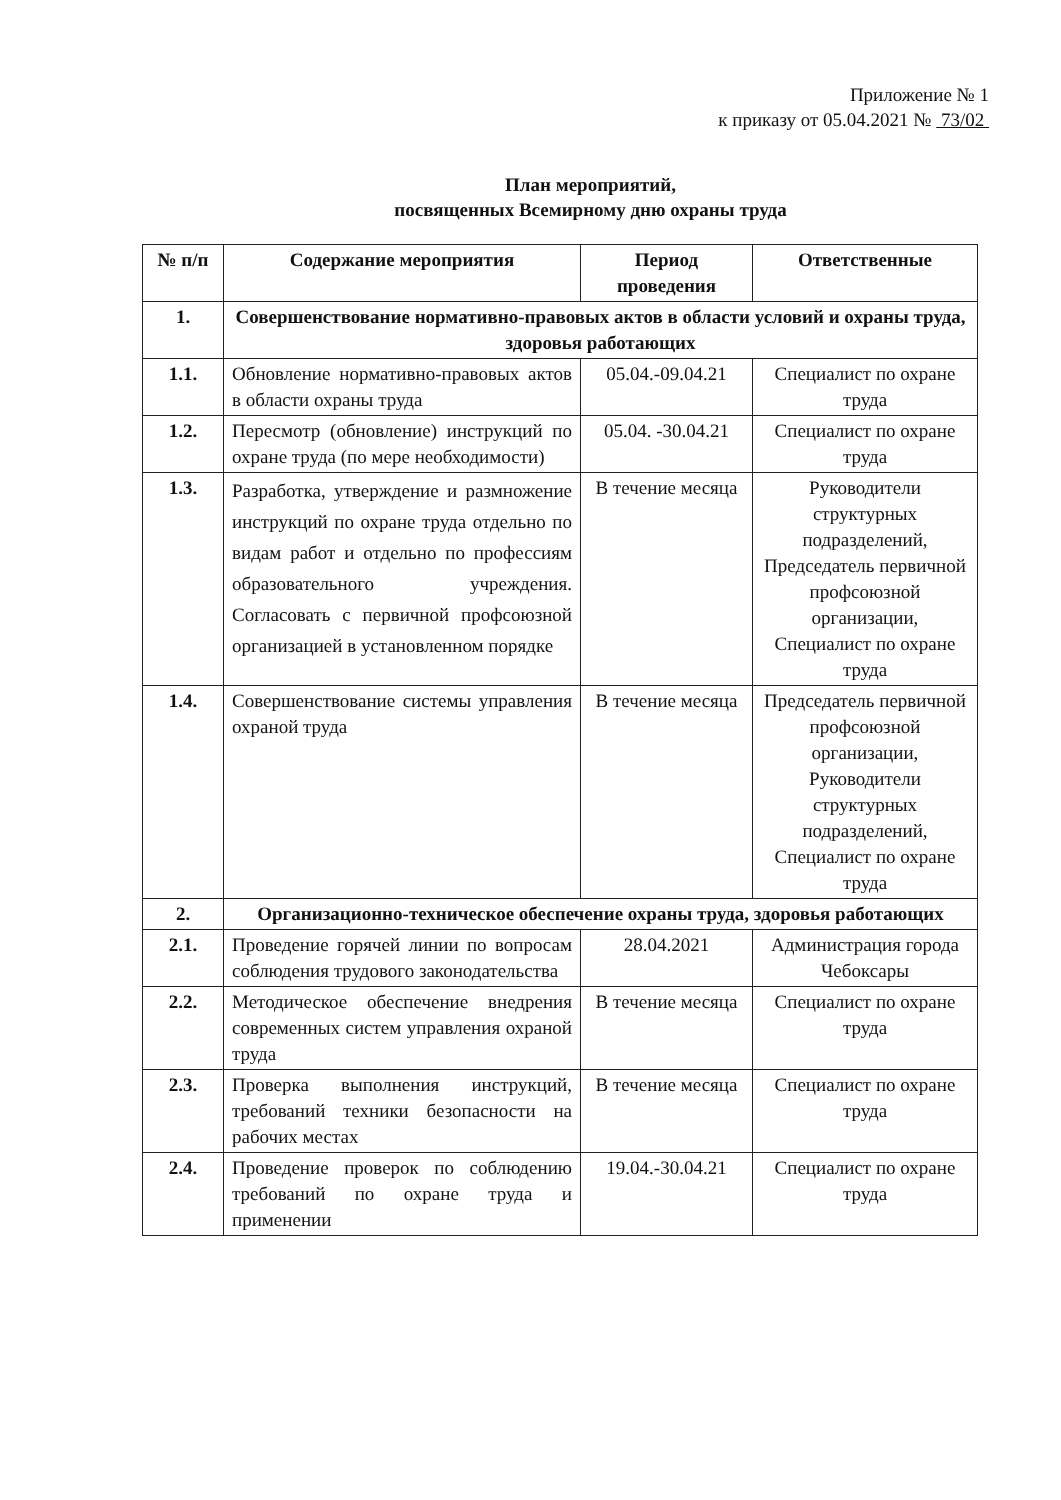Приложение № 1
к приказу от 05.04.2021 № 73/02
План мероприятий,
посвященных Всемирному дню охраны труда
| № п/п | Содержание мероприятия | Период проведения | Ответственные |
| --- | --- | --- | --- |
| 1. | Совершенствование нормативно-правовых актов в области условий и охраны труда, здоровья работающих | | |
| 1.1. | Обновление нормативно-правовых актов в области охраны труда | 05.04.-09.04.21 | Специалист по охране труда |
| 1.2. | Пересмотр (обновление) инструкций по охране труда (по мере необходимости) | 05.04. -30.04.21 | Специалист по охране труда |
| 1.3. | Разработка, утверждение и размножение инструкций по охране труда отдельно по видам работ и отдельно по профессиям образовательного учреждения. Согласовать с первичной профсоюзной организацией в установленном порядке | В течение месяца | Руководители структурных подразделений, Председатель первичной профсоюзной организации, Специалист по охране труда |
| 1.4. | Совершенствование системы управления охраной труда | В течение месяца | Председатель первичной профсоюзной организации, Руководители структурных подразделений, Специалист по охране труда |
| 2. | Организационно-техническое обеспечение охраны труда, здоровья работающих | | |
| 2.1. | Проведение горячей линии по вопросам соблюдения трудового законодательства | 28.04.2021 | Администрация города Чебоксары |
| 2.2. | Методическое обеспечение внедрения современных систем управления охраной труда | В течение месяца | Специалист по охране труда |
| 2.3. | Проверка выполнения инструкций, требований техники безопасности на рабочих местах | В течение месяца | Специалист по охране труда |
| 2.4. | Проведение проверок по соблюдению требований по охране труда и применении | 19.04.-30.04.21 | Специалист по охране труда |